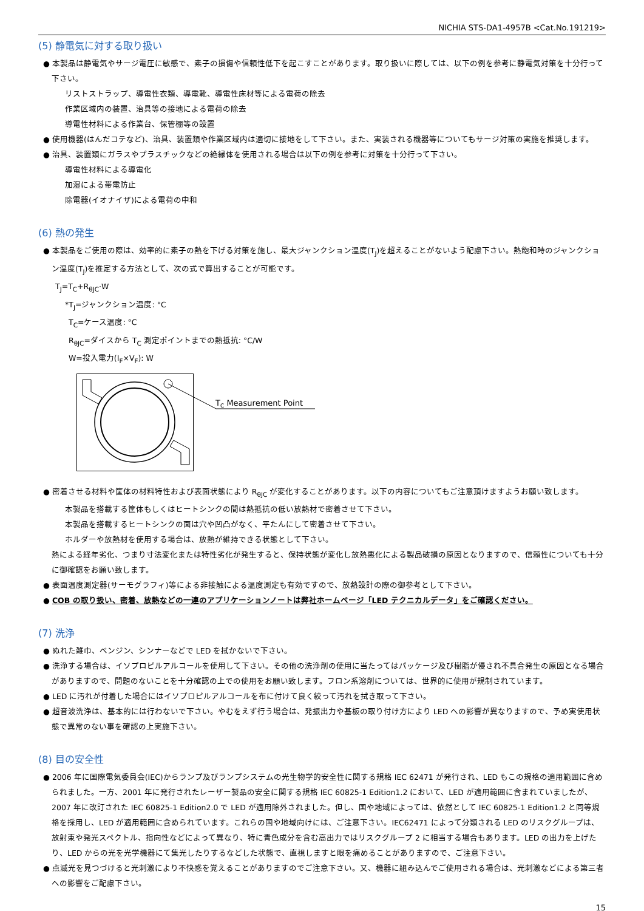NICHIA STS-DA1-4957B <Cat.No.191219>
(5) 静電気に対する取り扱い
● 本製品は静電気やサージ電圧に敏感で、素子の損傷や信頼性低下を起こすことがあります。取り扱いに際しては、以下の例を参考に静電気対策を十分行って下さい。
リストストラップ、導電性衣類、導電靴、導電性床材等による電荷の除去
作業区域内の装置、治具等の接地による電荷の除去
導電性材料による作業台、保管棚等の設置
● 使用機器(はんだコテなど)、治具、装置類や作業区域内は適切に接地をして下さい。また、実装される機器等についてもサージ対策の実施を推奨します。
● 治具、装置類にガラスやプラスチックなどの絶縁体を使用される場合は以下の例を参考に対策を十分行って下さい。
導電性材料による導電化
加湿による帯電防止
除電器(イオナイザ)による電荷の中和
(6) 熱の発生
● 本製品をご使用の際は、効率的に素子の熱を下げる対策を施し、最大ジャンクション温度(T<sub>J</sub>)を超えることがないよう配慮下さい。熱飽和時のジャンクション温度(T<sub>J</sub>)を推定する方法として、次の式で算出することが可能です。
T<sub>J</sub>=T<sub>C</sub>+R<sub>θJC</sub>·W
*T<sub>J</sub>=ジャンクション温度: °C
T<sub>C</sub>=ケース温度: °C
R<sub>θJC</sub>=ダイスから T<sub>C</sub> 測定ポイントまでの熱抵抗: °C/W
W=投入電力(I<sub>F</sub>×V<sub>F</sub>): W
TC Measurement Point
● 密着させる材料や筐体の材料特性および表面状態により R<sub>θJC</sub> が変化することがあります。以下の内容についてもご注意頂けますようお願い致します。
本製品を搭載する筐体もしくはヒートシンクの間は熱抵抗の低い放熱材で密着させて下さい。
本製品を搭載するヒートシンクの面は穴や凹凸がなく、平たんにして密着させて下さい。
ホルダーや放熱材を使用する場合は、放熱が維持できる状態として下さい。
熱による経年劣化、つまり寸法変化または特性劣化が発生すると、保持状態が変化し放熱悪化による製品破損の原因となりますので、信頼性についても十分に御確認をお願い致します。
● 表面温度測定器(サーモグラフィ)等による非接触による温度測定も有効ですので、放熱設計の際の御参考として下さい。
● COB の取り扱い、密着、放熱などの一連のアプリケーションノートは弊社ホームページ「LED テクニカルデータ」をご確認ください。
(7) 洗浄
● ぬれた雑巾、ベンジン、シンナーなどで LED を拭かないで下さい。
● 洗浄する場合は、イソプロピルアルコールを使用して下さい。その他の洗浄剤の使用に当たってはパッケージ及び樹脂が侵され不具合発生の原因となる場合がありますので、問題のないことを十分確認の上での使用をお願い致します。フロン系溶剤については、世界的に使用が規制されています。
● LED に汚れが付着した場合にはイソプロピルアルコールを布に付けて良く絞って汚れを拭き取って下さい。
● 超音波洗浄は、基本的には行わないで下さい。やむをえず行う場合は、発振出力や基板の取り付け方により LED への影響が異なりますので、予め実使用状態で異常のない事を確認の上実施下さい。
(8) 目の安全性
● 2006 年に国際電気委員会(IEC)からランプ及びランプシステムの光生物学的安全性に関する規格 IEC 62471 が発行され、LED もこの規格の適用範囲に含められました。一方、2001 年に発行されたレーザー製品の安全に関する規格 IEC 60825-1 Edition1.2 において、LED が適用範囲に含まれていましたが、2007 年に改訂された IEC 60825-1 Edition2.0 で LED が適用除外されました。但し、国や地域によっては、依然として IEC 60825-1 Edition1.2 と同等規格を採用し、LED が適用範囲に含められています。これらの国や地域向けには、ご注意下さい。IEC62471 によって分類される LED のリスクグループは、放射束や発光スペクトル、指向性などによって異なり、特に青色成分を含む高出力ではリスクグループ 2 に相当する場合もあります。LED の出力を上げたり、LED からの光を光学機器にて集光したりするなどした状態で、直視しますと眼を痛めることがありますので、ご注意下さい。
● 点滅光を見つづけると光刺激により不快感を覚えることがありますのでご注意下さい。又、機器に組み込んでご使用される場合は、光刺激などによる第三者への影響をご配慮下さい。
15